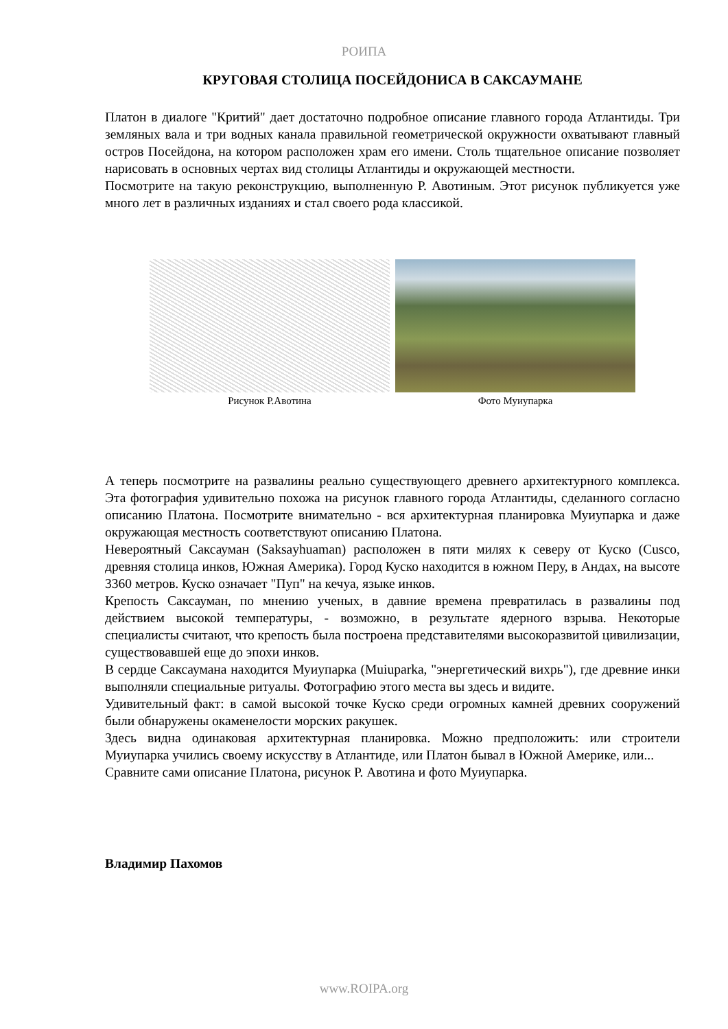РОИПА
КРУГОВАЯ СТОЛИЦА ПОСЕЙДОНИСА В САКСАУМАНЕ
Платон в диалоге "Критий" дает достаточно подробное описание главного города Атлантиды. Три земляных вала и три водных канала правильной геометрической окружности охватывают главный остров Посейдона, на котором расположен храм его имени. Столь тщательное описание позволяет нарисовать в основных чертах вид столицы Атлантиды и окружающей местности.
Посмотрите на такую реконструкцию, выполненную Р. Авотиным. Этот рисунок публикуется уже много лет в различных изданиях и стал своего рода классикой.
Рисунок Р.Авотина Фото Муиупарка
А теперь посмотрите на развалины реально существующего древнего архитектурного комплекса. Эта фотография удивительно похожа на рисунок главного города Атлантиды, сделанного согласно описанию Платона. Посмотрите внимательно - вся архитектурная планировка Муиупарка и даже окружающая местность соответствуют описанию Платона.
Невероятный Саксауман (Saksayhuaman) расположен в пяти милях к северу от Куско (Cusco, древняя столица инков, Южная Америка). Город Куско находится в южном Перу, в Андах, на высоте 3360 метров. Куско означает "Пуп" на кечуа, языке инков.
Крепость Саксауман, по мнению ученых, в давние времена превратилась в развалины под действием высокой температуры, - возможно, в результате ядерного взрыва. Некоторые специалисты считают, что крепость была построена представителями высокоразвитой цивилизации, существовавшей еще до эпохи инков.
В сердце Саксаумана находится Муиупарка (Muiuparka, "энергетический вихрь"), где древние инки выполняли специальные ритуалы. Фотографию этого места вы здесь и видите.
Удивительный факт: в самой высокой точке Куско среди огромных камней древних сооружений были обнаружены окаменелости морских ракушек.
Здесь видна одинаковая архитектурная планировка. Можно предположить: или строители Муиупарка учились своему искусству в Атлантиде, или Платон бывал в Южной Америке, или...
Сравните сами описание Платона, рисунок Р. Авотина и фото Муиупарка.
Владимир Пахомов
www.ROIPA.org